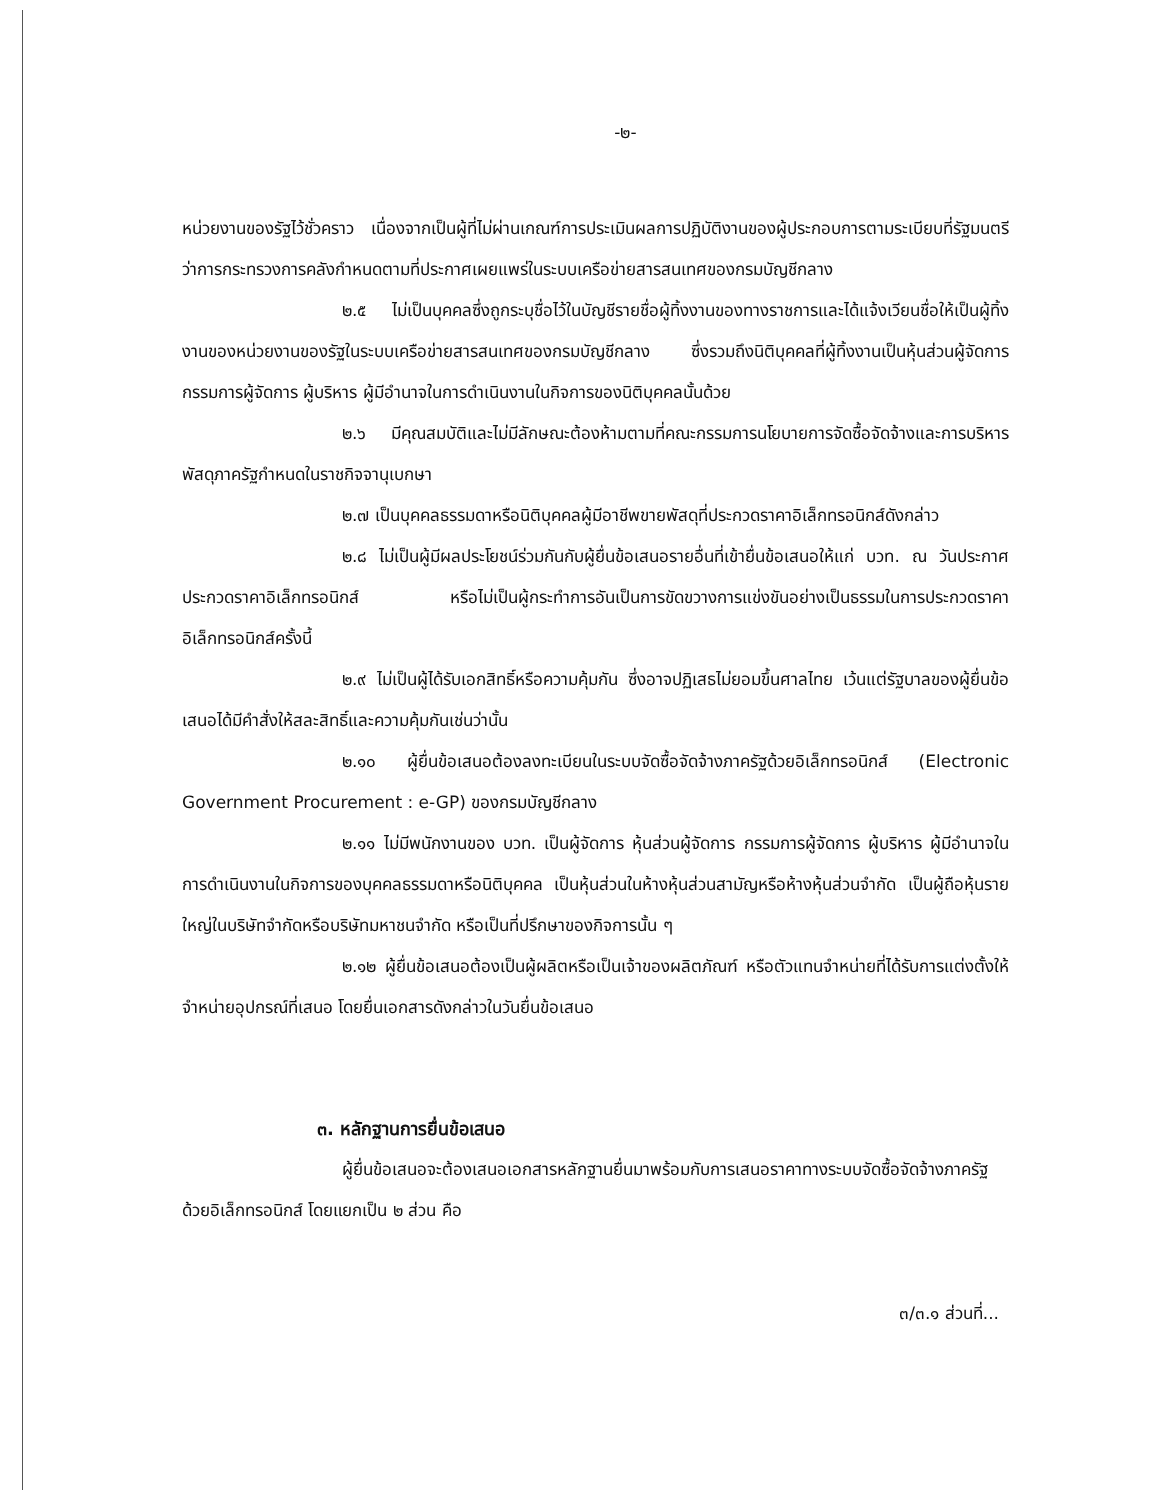-๒-
หน่วยงานของรัฐไว้ชั่วคราว เนื่องจากเป็นผู้ที่ไม่ผ่านเกณฑ์การประเมินผลการปฏิบัติงานของผู้ประกอบการตามระเบียบที่รัฐมนตรีว่าการกระทรวงการคลังกำหนดตามที่ประกาศเผยแพร่ในระบบเครือข่ายสารสนเทศของกรมบัญชีกลาง
๒.๕ ไม่เป็นบุคคลซึ่งถูกระบุชื่อไว้ในบัญชีรายชื่อผู้ทิ้งงานของทางราชการและได้แจ้งเวียนชื่อให้เป็นผู้ทิ้งงานของหน่วยงานของรัฐในระบบเครือข่ายสารสนเทศของกรมบัญชีกลาง ซึ่งรวมถึงนิติบุคคลที่ผู้ทิ้งงานเป็นหุ้นส่วนผู้จัดการ กรรมการผู้จัดการ ผู้บริหาร ผู้มีอำนาจในการดำเนินงานในกิจการของนิติบุคคลนั้นด้วย
๒.๖ มีคุณสมบัติและไม่มีลักษณะต้องห้ามตามที่คณะกรรมการนโยบายการจัดซื้อจัดจ้างและการบริหารพัสดุภาครัฐกำหนดในราชกิจจานุเบกษา
๒.๗ เป็นบุคคลธรรมดาหรือนิติบุคคลผู้มีอาชีพขายพัสดุที่ประกวดราคาอิเล็กทรอนิกส์ดังกล่าว
๒.๘ ไม่เป็นผู้มีผลประโยชน์ร่วมกันกับผู้ยื่นข้อเสนอรายอื่นที่เข้ายื่นข้อเสนอให้แก่ บวท. ณ วันประกาศประกวดราคาอิเล็กทรอนิกส์ หรือไม่เป็นผู้กระทำการอันเป็นการขัดขวางการแข่งขันอย่างเป็นธรรมในการประกวดราคาอิเล็กทรอนิกส์ครั้งนี้
๒.๙ ไม่เป็นผู้ได้รับเอกสิทธิ์หรือความคุ้มกัน ซึ่งอาจปฏิเสธไม่ยอมขึ้นศาลไทย เว้นแต่รัฐบาลของผู้ยื่นข้อเสนอได้มีคำสั่งให้สละสิทธิ์และความคุ้มกันเช่นว่านั้น
๒.๑๐ ผู้ยื่นข้อเสนอต้องลงทะเบียนในระบบจัดซื้อจัดจ้างภาครัฐด้วยอิเล็กทรอนิกส์ (Electronic Government Procurement : e-GP) ของกรมบัญชีกลาง
๒.๑๑ ไม่มีพนักงานของ บวท. เป็นผู้จัดการ หุ้นส่วนผู้จัดการ กรรมการผู้จัดการ ผู้บริหาร ผู้มีอำนาจในการดำเนินงานในกิจการของบุคคลธรรมดาหรือนิติบุคคล เป็นหุ้นส่วนในห้างหุ้นส่วนสามัญหรือห้างหุ้นส่วนจำกัด เป็นผู้ถือหุ้นรายใหญ่ในบริษัทจำกัดหรือบริษัทมหาชนจำกัด หรือเป็นที่ปรึกษาของกิจการนั้น ๆ
๒.๑๒ ผู้ยื่นข้อเสนอต้องเป็นผู้ผลิตหรือเป็นเจ้าของผลิตภัณฑ์ หรือตัวแทนจำหน่ายที่ได้รับการแต่งตั้งให้จำหน่ายอุปกรณ์ที่เสนอ โดยยื่นเอกสารดังกล่าวในวันยื่นข้อเสนอ
๓. หลักฐานการยื่นข้อเสนอ
ผู้ยื่นข้อเสนอจะต้องเสนอเอกสารหลักฐานยื่นมาพร้อมกับการเสนอราคาทางระบบจัดซื้อจัดจ้างภาครัฐด้วยอิเล็กทรอนิกส์ โดยแยกเป็น ๒ ส่วน คือ
๓/๓.๑ ส่วนที่...